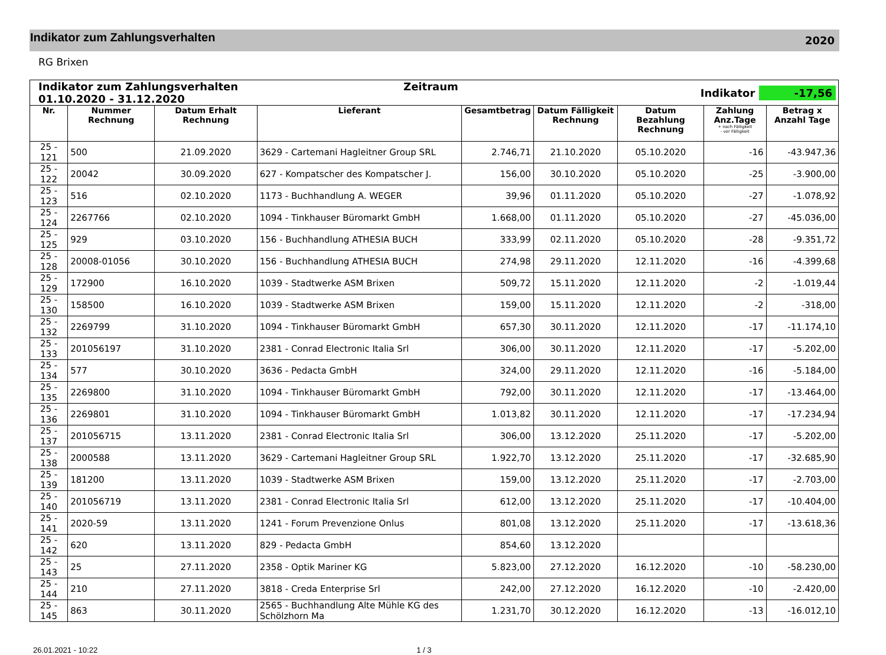Indikator zum Zahlungsverhalten
2020
RG Brixen
| Indikator zum Zahlungsverhalten Zeitraum 01.10.2020 - 31.12.2020 | | | | Indikator -17,56 | | | | |
| Nr. | Nummer Rechnung | Datum Erhalt Rechnung | Lieferant | Gesamtbetrag | Datum Fälligkeit Rechnung | Datum Bezahlung Rechnung | Zahlung Anz.Tage + nach Fälligkeit - vor Fälligkeit | Betrag x Anzahl Tage |
| 25 - 121 | 500 | 21.09.2020 | 3629 - Cartemani Hagleitner Group SRL | 2.746,71 | 21.10.2020 | 05.10.2020 | -16 | -43.947,36 |
| 25 - 122 | 20042 | 30.09.2020 | 627 - Kompatscher des Kompatscher J. | 156,00 | 30.10.2020 | 05.10.2020 | -25 | -3.900,00 |
| 25 - 123 | 516 | 02.10.2020 | 1173 - Buchhandlung A. WEGER | 39,96 | 01.11.2020 | 05.10.2020 | -27 | -1.078,92 |
| 25 - 124 | 2267766 | 02.10.2020 | 1094 - Tinkhauser Büromarkt GmbH | 1.668,00 | 01.11.2020 | 05.10.2020 | -27 | -45.036,00 |
| 25 - 125 | 929 | 03.10.2020 | 156 - Buchhandlung ATHESIA BUCH | 333,99 | 02.11.2020 | 05.10.2020 | -28 | -9.351,72 |
| 25 - 128 | 20008-01056 | 30.10.2020 | 156 - Buchhandlung ATHESIA BUCH | 274,98 | 29.11.2020 | 12.11.2020 | -16 | -4.399,68 |
| 25 - 129 | 172900 | 16.10.2020 | 1039 - Stadtwerke ASM Brixen | 509,72 | 15.11.2020 | 12.11.2020 | -2 | -1.019,44 |
| 25 - 130 | 158500 | 16.10.2020 | 1039 - Stadtwerke ASM Brixen | 159,00 | 15.11.2020 | 12.11.2020 | -2 | -318,00 |
| 25 - 132 | 2269799 | 31.10.2020 | 1094 - Tinkhauser Büromarkt GmbH | 657,30 | 30.11.2020 | 12.11.2020 | -17 | -11.174,10 |
| 25 - 133 | 201056197 | 31.10.2020 | 2381 - Conrad Electronic Italia Srl | 306,00 | 30.11.2020 | 12.11.2020 | -17 | -5.202,00 |
| 25 - 134 | 577 | 30.10.2020 | 3636 - Pedacta GmbH | 324,00 | 29.11.2020 | 12.11.2020 | -16 | -5.184,00 |
| 25 - 135 | 2269800 | 31.10.2020 | 1094 - Tinkhauser Büromarkt GmbH | 792,00 | 30.11.2020 | 12.11.2020 | -17 | -13.464,00 |
| 25 - 136 | 2269801 | 31.10.2020 | 1094 - Tinkhauser Büromarkt GmbH | 1.013,82 | 30.11.2020 | 12.11.2020 | -17 | -17.234,94 |
| 25 - 137 | 201056715 | 13.11.2020 | 2381 - Conrad Electronic Italia Srl | 306,00 | 13.12.2020 | 25.11.2020 | -17 | -5.202,00 |
| 25 - 138 | 2000588 | 13.11.2020 | 3629 - Cartemani Hagleitner Group SRL | 1.922,70 | 13.12.2020 | 25.11.2020 | -17 | -32.685,90 |
| 25 - 139 | 181200 | 13.11.2020 | 1039 - Stadtwerke ASM Brixen | 159,00 | 13.12.2020 | 25.11.2020 | -17 | -2.703,00 |
| 25 - 140 | 201056719 | 13.11.2020 | 2381 - Conrad Electronic Italia Srl | 612,00 | 13.12.2020 | 25.11.2020 | -17 | -10.404,00 |
| 25 - 141 | 2020-59 | 13.11.2020 | 1241 - Forum Prevenzione Onlus | 801,08 | 13.12.2020 | 25.11.2020 | -17 | -13.618,36 |
| 25 - 142 | 620 | 13.11.2020 | 829 - Pedacta GmbH | 854,60 | 13.12.2020 | | | |
| 25 - 143 | 25 | 27.11.2020 | 2358 - Optik Mariner KG | 5.823,00 | 27.12.2020 | 16.12.2020 | -10 | -58.230,00 |
| 25 - 144 | 210 | 27.11.2020 | 3818 - Creda Enterprise Srl | 242,00 | 27.12.2020 | 16.12.2020 | -10 | -2.420,00 |
| 25 - 145 | 863 | 30.11.2020 | 2565 - Buchhandlung Alte Mühle KG des Schölzhorn Ma | 1.231,70 | 30.12.2020 | 16.12.2020 | -13 | -16.012,10 |
26.01.2021 - 10:22 1 / 3